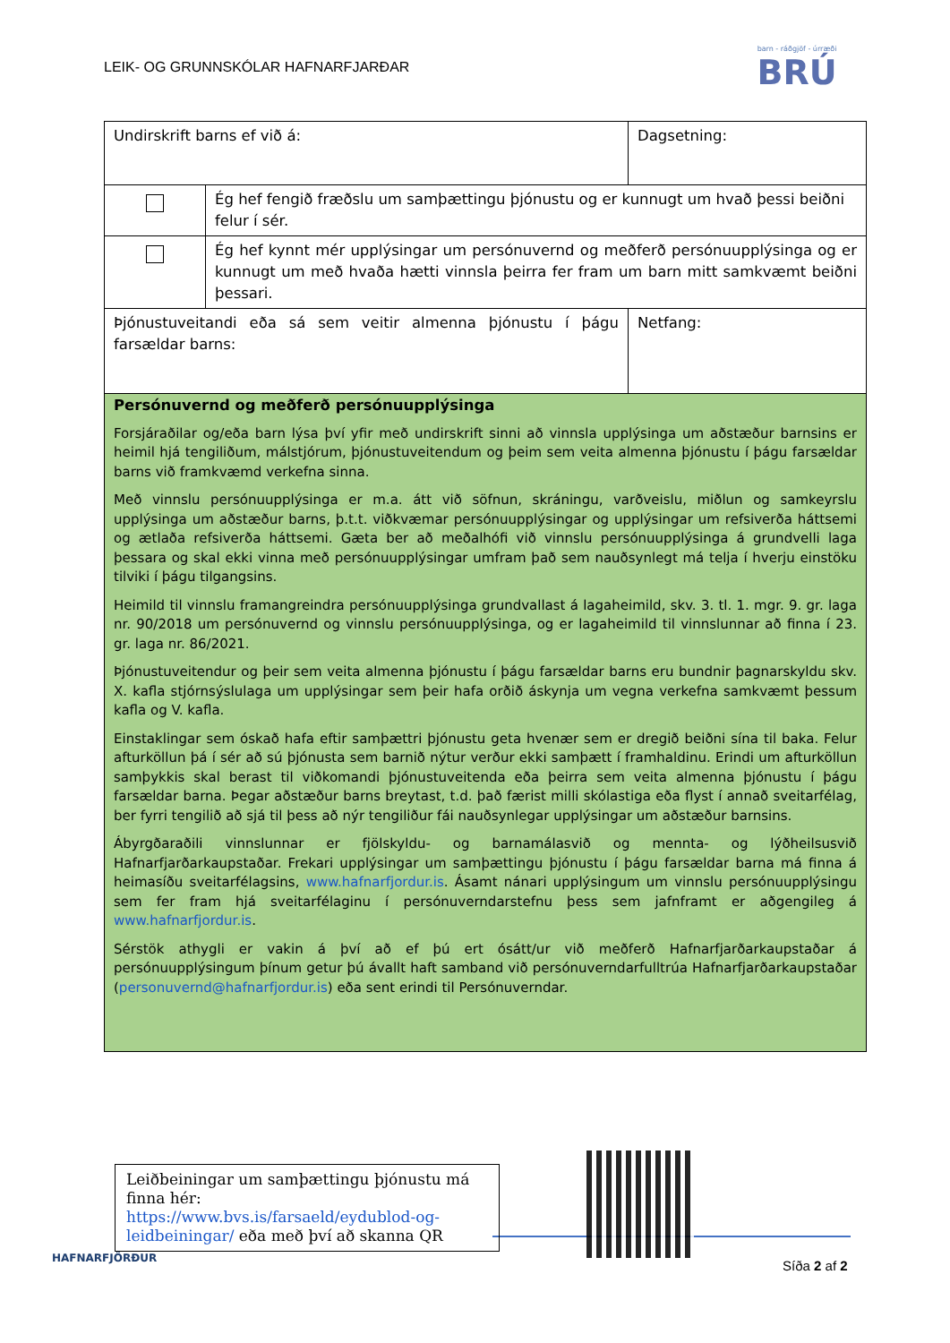LEIK- OG GRUNNSKÓLAR HAFNARFJARÐAR
barn - ráðgjöf - úrræði
BRÚ
| Undirskrift barns ef við á: | | Dagsetning: | |
| | Ég hef fengið fræðslu um samþættingu þjónustu og er kunnugt um hvað þessi beiðni felur í sér. | | |
| | Ég hef kynnt mér upplýsingar um persónuvernd og meðferð persónuupplýsinga og er kunnugt um með hvaða hætti vinnsla þeirra fer fram um barn mitt samkvæmt beiðni þessari. | | |
| Þjónustuveitandi eða sá sem veitir almenna þjónustu í þágu farsældar barns: | | | Netfang: |
| Persónuvernd og meðferð persónuupplýsinga Forsjáraðilar og/eða barn lýsa því yfir með undirskrift sinni að vinnsla upplýsinga um aðstæður barnsins er heimil hjá tengiliðum, málstjórum, þjónustuveitendum og þeim sem veita almenna þjónustu í þágu farsældar barns við framkvæmd verkefna sinna. Með vinnslu persónuupplýsinga er m.a. átt við söfnun, skráningu, varðveislu, miðlun og samkeyrslu upplýsinga um aðstæður barns, þ.t.t. viðkvæmar persónuupplýsingar og upplýsingar um refsiverða háttsemi og ætlaða refsiverða háttsemi. Gæta ber að meðalhófi við vinnslu persónuupplýsinga á grundvelli laga þessara og skal ekki vinna með persónuupplýsingar umfram það sem nauðsynlegt má telja í hverju einstöku tilviki í þágu tilgangsins. Heimild til vinnslu framangreindra persónuupplýsinga grundvallast á lagaheimild, skv. 3. tl. 1. mgr. 9. gr. laga nr. 90/2018 um persónuvernd og vinnslu persónuupplýsinga, og er lagaheimild til vinnslunnar að finna í 23. gr. laga nr. 86/2021. Þjónustuveitendur og þeir sem veita almenna þjónustu í þágu farsældar barns eru bundnir þagnarskyldu skv. X. kafla stjórnsýslulaga um upplýsingar sem þeir hafa orðið áskynja um vegna verkefna samkvæmt þessum kafla og V. kafla. Einstaklingar sem óskað hafa eftir samþættri þjónustu geta hvenær sem er dregið beiðni sína til baka. Felur afturköllun þá í sér að sú þjónusta sem barnið nýtur verður ekki samþætt í framhaldinu. Erindi um afturköllun samþykkis skal berast til viðkomandi þjónustuveitenda eða þeirra sem veita almenna þjónustu í þágu farsældar barna. Þegar aðstæður barns breytast, t.d. það færist milli skólastiga eða flyst í annað sveitarfélag, ber fyrri tengilið að sjá til þess að nýr tengiliður fái nauðsynlegar upplýsingar um aðstæður barnsins. Ábyrgðaraðili vinnslunnar er fjölskyldu- og barnamálasvið og mennta- og lýðheilsusvið Hafnarfjarðarkaupstaðar. Frekari upplýsingar um samþættingu þjónustu í þágu farsældar barna má finna á heimasíðu sveitarfélagsins, www.hafnarfjordur.is . Ásamt nánari upplýsingum um vinnslu persónuupplýsingu sem fer fram hjá sveitarfélaginu í persónuverndarstefnu þess sem jafnframt er aðgengileg á www.hafnarfjordur.is . Sérstök athygli er vakin á því að ef þú ert ósátt/ur við meðferð Hafnarfjarðarkaupstaðar á persónuupplýsingum þínum getur þú ávallt haft samband við persónuverndarfulltrúa Hafnarfjarðarkaupstaðar ( personuvernd@hafnarfjordur.is ) eða sent erindi til Persónuverndar. | | | |
Leiðbeiningar um samþættingu þjónustu má finna hér: https://www.bvs.is/farsaeld/eydublod-og-leidbeiningar/ eða með því að skanna QR
HAFNARFJÖRÐUR Síða 2 af 2